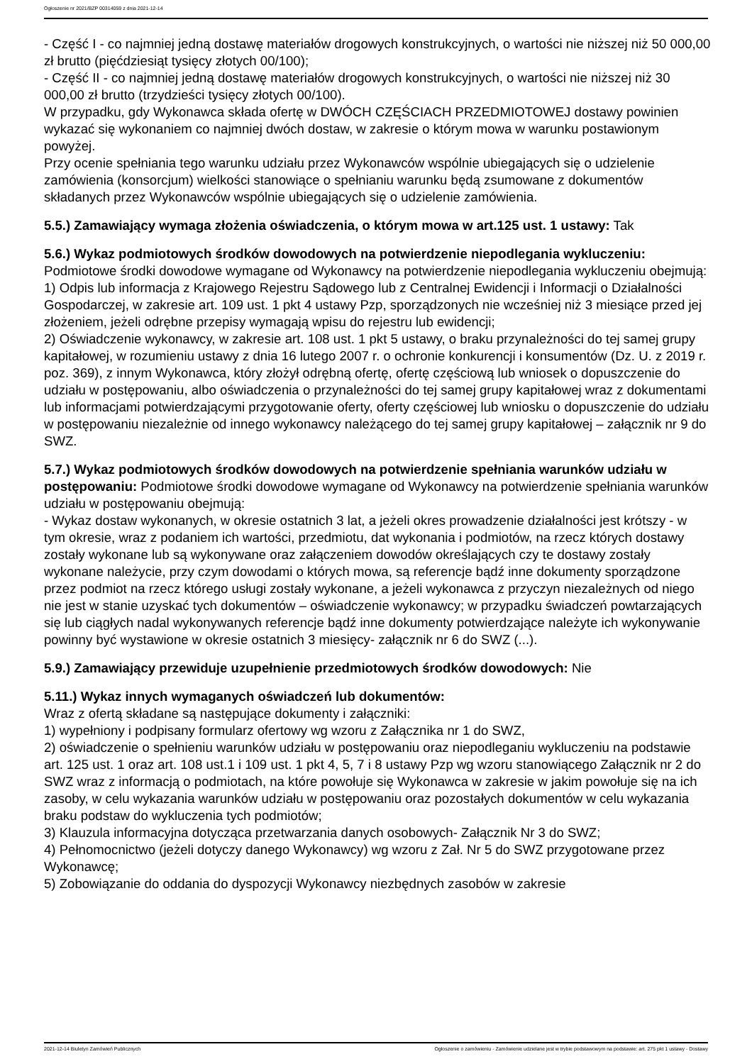Ogłoszenie nr 2021/BZP 00314059 z dnia 2021-12-14
- Część I - co najmniej jedną dostawę materiałów drogowych konstrukcyjnych, o wartości nie niższej niż 50 000,00 zł brutto (pięćdziesiąt tysięcy złotych 00/100);
- Część II - co najmniej jedną dostawę materiałów drogowych konstrukcyjnych, o wartości nie niższej niż 30 000,00 zł brutto (trzydzieści tysięcy złotych 00/100).
W przypadku, gdy Wykonawca składa ofertę w DWÓCH CZĘŚCIACH PRZEDMIOTOWEJ dostawy powinien wykazać się wykonaniem co najmniej dwóch dostaw, w zakresie o którym mowa w warunku postawionym powyżej.
Przy ocenie spełniania tego warunku udziału przez Wykonawców wspólnie ubiegających się o udzielenie zamówienia (konsorcjum) wielkości stanowiące o spełnianiu warunku będą zsumowane z dokumentów składanych przez Wykonawców wspólnie ubiegających się o udzielenie zamówienia.
5.5.) Zamawiający wymaga złożenia oświadczenia, o którym mowa w art.125 ust. 1 ustawy: Tak
5.6.) Wykaz podmiotowych środków dowodowych na potwierdzenie niepodlegania wykluczeniu:
Podmiotowe środki dowodowe wymagane od Wykonawcy na potwierdzenie niepodlegania wykluczeniu obejmują:
1) Odpis lub informacja z Krajowego Rejestru Sądowego lub z Centralnej Ewidencji i Informacji o Działalności Gospodarczej, w zakresie art. 109 ust. 1 pkt 4 ustawy Pzp, sporządzonych nie wcześniej niż 3 miesiące przed jej złożeniem, jeżeli odrębne przepisy wymagają wpisu do rejestru lub ewidencji;
2) Oświadczenie wykonawcy, w zakresie art. 108 ust. 1 pkt 5 ustawy, o braku przynależności do tej samej grupy kapitałowej, w rozumieniu ustawy z dnia 16 lutego 2007 r. o ochronie konkurencji i konsumentów (Dz. U. z 2019 r. poz. 369), z innym Wykonawca, który złożył odrębną ofertę, ofertę częściową lub wniosek o dopuszczenie do udziału w postępowaniu, albo oświadczenia o przynależności do tej samej grupy kapitałowej wraz z dokumentami lub informacjami potwierdzającymi przygotowanie oferty, oferty częściowej lub wniosku o dopuszczenie do udziału w postępowaniu niezależnie od innego wykonawcy należącego do tej samej grupy kapitałowej – załącznik nr 9 do SWZ.
5.7.) Wykaz podmiotowych środków dowodowych na potwierdzenie spełniania warunków udziału w postępowaniu: Podmiotowe środki dowodowe wymagane od Wykonawcy na potwierdzenie spełniania warunków udziału w postępowaniu obejmują:
- Wykaz dostaw wykonanych, w okresie ostatnich 3 lat, a jeżeli okres prowadzenie działalności jest krótszy - w tym okresie, wraz z podaniem ich wartości, przedmiotu, dat wykonania i podmiotów, na rzecz których dostawy zostały wykonane lub są wykonywane oraz załączeniem dowodów określających czy te dostawy zostały wykonane należycie, przy czym dowodami o których mowa, są referencje bądź inne dokumenty sporządzone przez podmiot na rzecz którego usługi zostały wykonane, a jeżeli wykonawca z przyczyn niezależnych od niego nie jest w stanie uzyskać tych dokumentów – oświadczenie wykonawcy; w przypadku świadczeń powtarzających się lub ciągłych nadal wykonywanych referencje bądź inne dokumenty potwierdzające należyte ich wykonywanie powinny być wystawione w okresie ostatnich 3 miesięcy- załącznik nr 6 do SWZ (...).
5.9.) Zamawiający przewiduje uzupełnienie przedmiotowych środków dowodowych: Nie
5.11.) Wykaz innych wymaganych oświadczeń lub dokumentów:
Wraz z ofertą składane są następujące dokumenty i załączniki:
1) wypełniony i podpisany formularz ofertowy wg wzoru z Załącznika nr 1 do SWZ,
2) oświadczenie o spełnieniu warunków udziału w postępowaniu oraz niepodleganiu wykluczeniu na podstawie art. 125 ust. 1 oraz art. 108 ust.1 i 109 ust. 1 pkt 4, 5, 7 i 8 ustawy Pzp wg wzoru stanowiącego Załącznik nr 2 do SWZ wraz z informacją o podmiotach, na które powołuje się Wykonawca w zakresie w jakim powołuje się na ich zasoby, w celu wykazania warunków udziału w postępowaniu oraz pozostałych dokumentów w celu wykazania braku podstaw do wykluczenia tych podmiotów;
3) Klauzula informacyjna dotycząca przetwarzania danych osobowych- Załącznik Nr 3 do SWZ;
4) Pełnomocnictwo (jeżeli dotyczy danego Wykonawcy) wg wzoru z Zał. Nr 5 do SWZ przygotowane przez Wykonawcę;
5) Zobowiązanie do oddania do dyspozycji Wykonawcy niezbędnych zasobów w zakresie
2021-12-14 Biuletyn Zamówień Publicznych Ogłoszenie o zamówieniu - Zamówienie udzielane jest w trybie podstawowym na podstawie: art. 275 pkt 1 ustawy - Dostawy